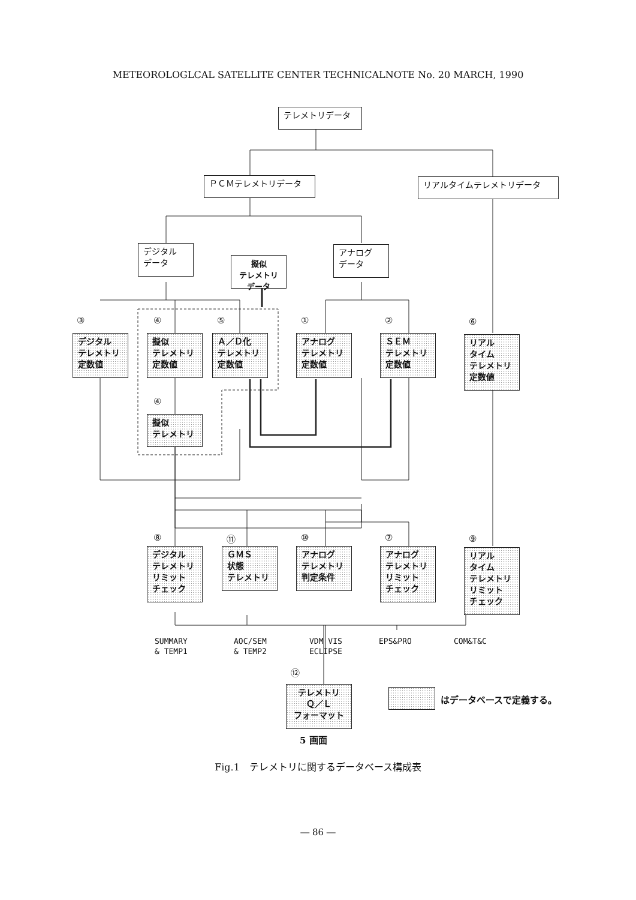METEOROLOGLCAL SATELLITE CENTER TECHNICALNOTE No. 20 MARCH, 1990
テレメトリデータ
ＰＣＭテレメトリデータ リアルタイムテレメトリデータ
デジタル
データ
擬似
テレメトリ データ
アナログ
データ
③ ④ ⑤ ① ② ⑥
デジタル
テレメトリ
定数値
擬似
テレメトリ
定数値
Ａ／Ｄ化
テレメトリ
定数値
アナログ
テレメトリ
定数値
ＳＥＭ
テレメトリ
定数値
リアル
タイム
テレメトリ
定数値
④
擬似
テレメトリ
⑧ ⑪ ⑩ ⑦ ⑨
デジタル
テレメトリ
リミット
チェック
ＧＭＳ
状態
テレメトリ
アナログ
テレメトリ
判定条件
アナログ
テレメトリ
リミット
チェック
リアル
タイム
テレメトリ
リミット
チェック
SUMMARY
& TEMP1
AOC/SEM
& TEMP2
VDM VIS
ECLIPSE
EPS&PRO COM&T&C
⑫
テレメトリ
Ｑ／Ｌ
フォーマット
はデータベースで定義する。
5 画面
Fig.1　テレメトリに関するデータベース構成表
― 86 ―